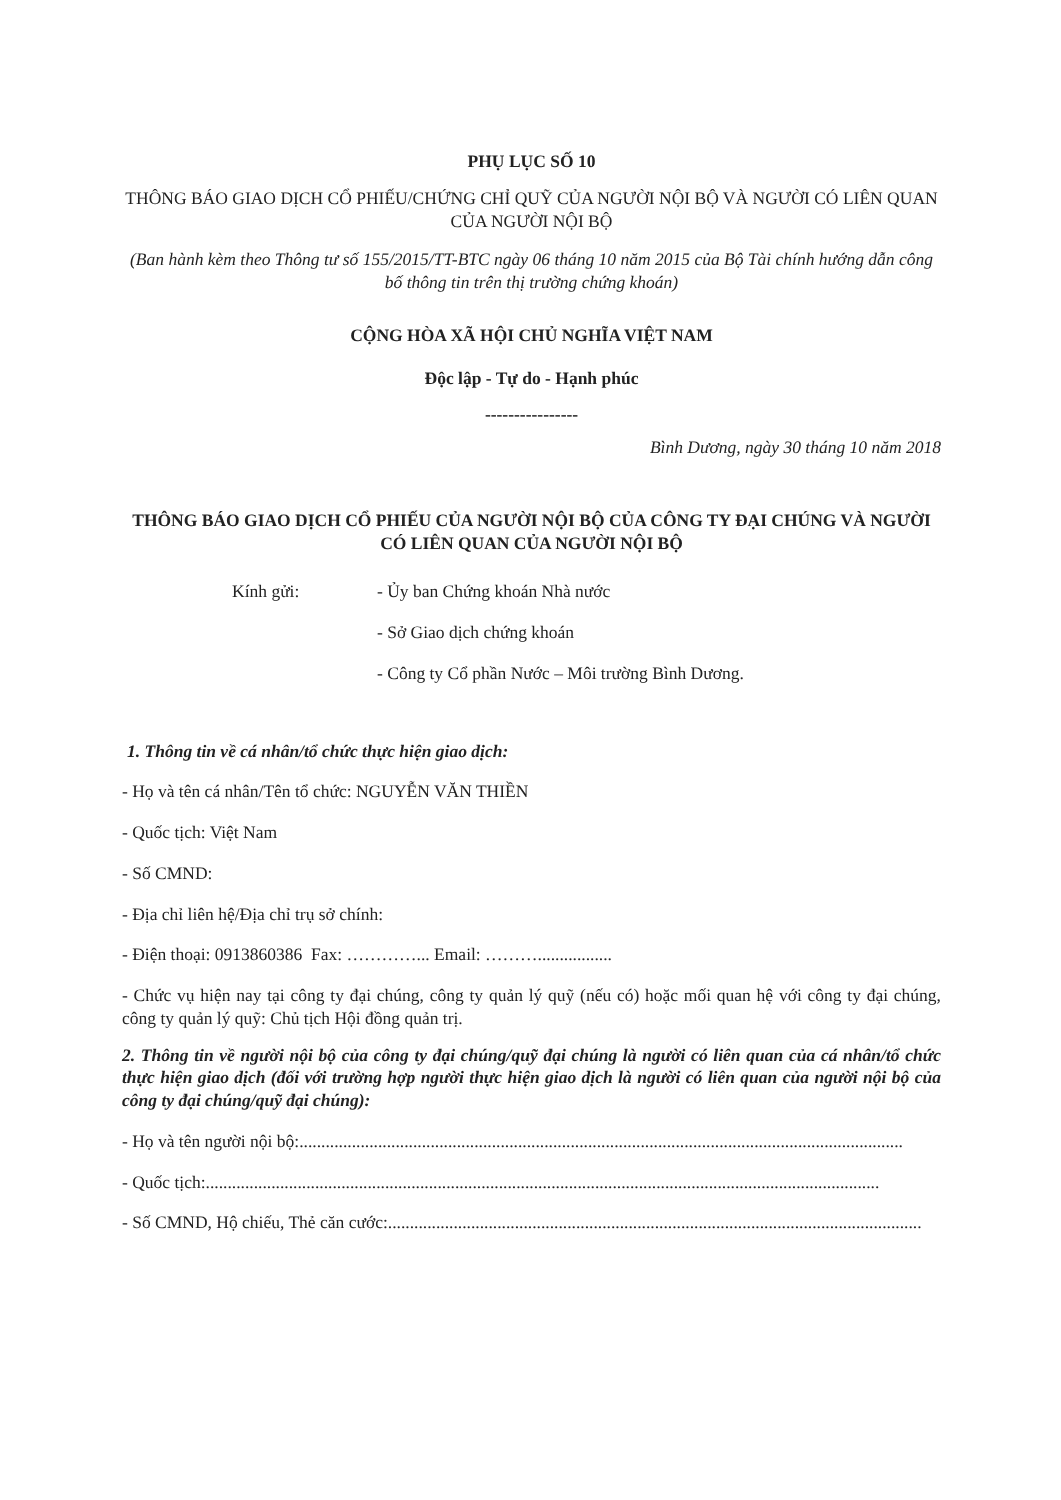PHỤ LỤC SỐ 10
THÔNG BÁO GIAO DỊCH CỔ PHIẾU/CHỨNG CHỈ QUỸ CỦA NGƯỜI NỘI BỘ VÀ NGƯỜI CÓ LIÊN QUAN CỦA NGƯỜI NỘI BỘ
(Ban hành kèm theo Thông tư số 155/2015/TT-BTC ngày 06 tháng 10 năm 2015 của Bộ Tài chính hướng dẫn công bố thông tin trên thị trường chứng khoán)
CỘNG HÒA XÃ HỘI CHỦ NGHĨA VIỆT NAM
Độc lập - Tự do - Hạnh phúc
----------------
Bình Dương, ngày 30 tháng 10 năm 2018
THÔNG BÁO GIAO DỊCH CỔ PHIẾU CỦA NGƯỜI NỘI BỘ CỦA CÔNG TY ĐẠI CHÚNG VÀ NGƯỜI CÓ LIÊN QUAN CỦA NGƯỜI NỘI BỘ
Kính gửi: - Ủy ban Chứng khoán Nhà nước
- Sở Giao dịch chứng khoán
- Công ty Cổ phần Nước – Môi trường Bình Dương.
1. Thông tin về cá nhân/tổ chức thực hiện giao dịch:
- Họ và tên cá nhân/Tên tổ chức: NGUYỄN VĂN THIỀN
- Quốc tịch: Việt Nam
- Số CMND:
- Địa chỉ liên hệ/Địa chỉ trụ sở chính:
- Điện thoại: 0913860386 Fax: …………... Email: ……….................
- Chức vụ hiện nay tại công ty đại chúng, công ty quản lý quỹ (nếu có) hoặc mối quan hệ với công ty đại chúng, công ty quản lý quỹ: Chủ tịch Hội đồng quản trị.
2. Thông tin về người nội bộ của công ty đại chúng/quỹ đại chúng là người có liên quan của cá nhân/tổ chức thực hiện giao dịch (đối với trường hợp người thực hiện giao dịch là người có liên quan của người nội bộ của công ty đại chúng/quỹ đại chúng):
- Họ và tên người nội bộ:..........................................................................................................................................
- Quốc tịch:..........................................................................................................................................................
- Số CMND, Hộ chiếu, Thẻ căn cước: ..........................................................................................................................